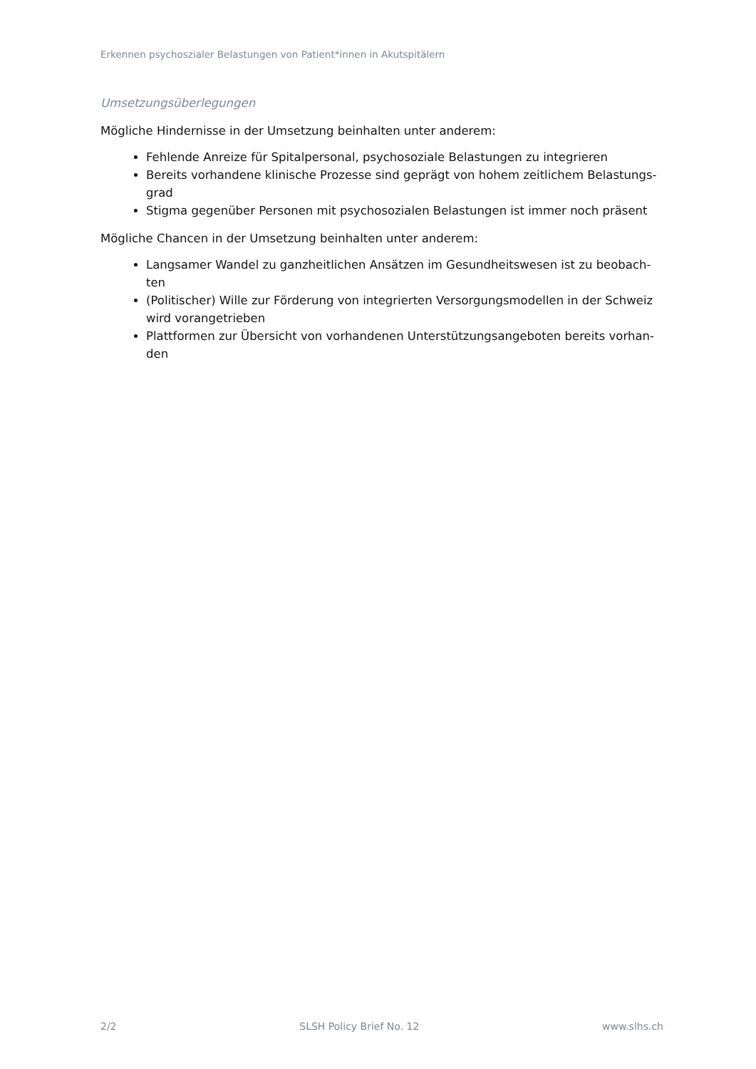Erkennen psychoszialer Belastungen von Patient*innen in Akutspitälern
Umsetzungsüberlegungen
Mögliche Hindernisse in der Umsetzung beinhalten unter anderem:
Fehlende Anreize für Spitalpersonal, psychosoziale Belastungen zu integrieren
Bereits vorhandene klinische Prozesse sind geprägt von hohem zeitlichem Belastungs-grad
Stigma gegenüber Personen mit psychosozialen Belastungen ist immer noch präsent
Mögliche Chancen in der Umsetzung beinhalten unter anderem:
Langsamer Wandel zu ganzheitlichen Ansätzen im Gesundheitswesen ist zu beobach-ten
(Politischer) Wille zur Förderung von integrierten Versorgungsmodellen in der Schweiz wird vorangetrieben
Plattformen zur Übersicht von vorhandenen Unterstützungsangeboten bereits vorhan-den
2/2 SLSH Policy Brief No. 12 www.slhs.ch